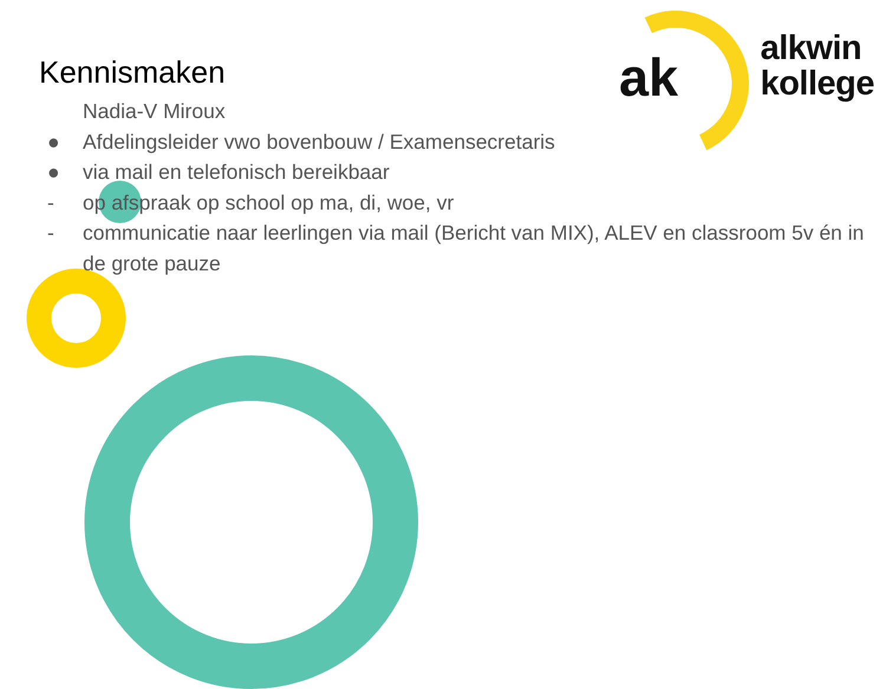ak
alkwin
kollege
Kennismaken
Nadia-V Miroux
● Afdelingsleider vwo bovenbouw / Examensecretaris
● via mail en telefonisch bereikbaar
- op afspraak op school op ma, di, woe, vr
- communicatie naar leerlingen via mail (Bericht van MIX), ALEV en classroom 5v én in de grote pauze